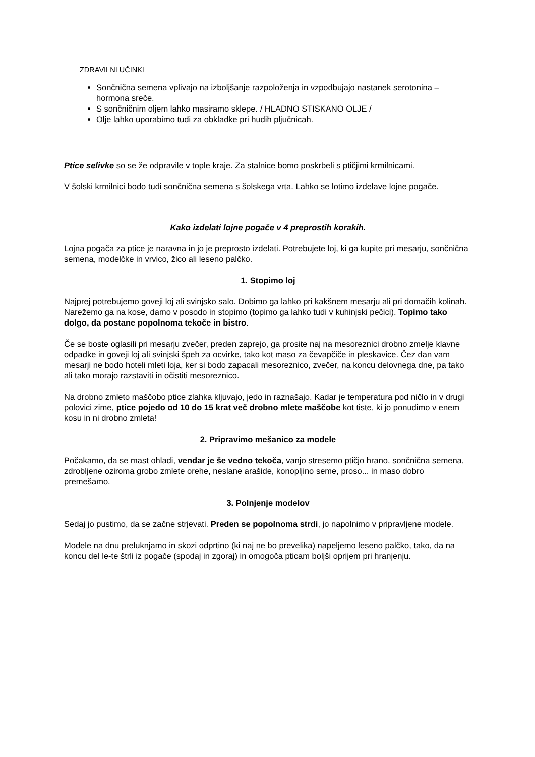ZDRAVILNI UČINKI
Sončnična semena vplivajo na izboljšanje razpoloženja in vzpodbujajo nastanek serotonina – hormona sreče.
S sončničnim oljem lahko masiramo sklepe. / HLADNO STISKANO OLJE /
Olje lahko uporabimo tudi za obkladke pri hudih pljučnicah.
Ptice selivke so se že odpravile v tople kraje. Za stalnice bomo poskrbeli s ptičjimi krmilnicami.
V šolski krmilnici bodo tudi sončnična semena s šolskega vrta. Lahko se lotimo izdelave lojne pogače.
Kako izdelati lojne pogače v 4 preprostih korakih.
Lojna pogača za ptice je naravna in jo je preprosto izdelati. Potrebujete loj, ki ga kupite pri mesarju, sončnična semena, modelčke in vrvico, žico ali leseno palčko.
1. Stopimo loj
Najprej potrebujemo goveji loj ali svinjsko salo. Dobimo ga lahko pri kakšnem mesarju ali pri domačih kolinah. Narežemo ga na kose, damo v posodo in stopimo (topimo ga lahko tudi v kuhinjski pečici). Topimo tako dolgo, da postane popolnoma tekoče in bistro.
Če se boste oglasili pri mesarju zvečer, preden zaprejo, ga prosite naj na mesoreznici drobno zmelje klavne odpadke in goveji loj ali svinjski špeh za ocvirke, tako kot maso za čevapčiče in pleskavice. Čez dan vam mesarji ne bodo hoteli mleti loja, ker si bodo zapacali mesoreznico, zvečer, na koncu delovnega dne, pa tako ali tako morajo razstaviti in očistiti mesoreznico.
Na drobno zmleto maščobo ptice zlahka kljuvajo, jedo in raznašajo. Kadar je temperatura pod ničlo in v drugi polovici zime, ptice pojedo od 10 do 15 krat več drobno mlete maščobe kot tiste, ki jo ponudimo v enem kosu in ni drobno zmleta!
2. Pripravimo mešanico za modele
Počakamo, da se mast ohladi, vendar je še vedno tekoča, vanjo stresemo ptičjo hrano, sončnična semena, zdrobljene oziroma grobo zmlete orehe, neslane arašide, konopljino seme, proso... in maso dobro premešamo.
3. Polnjenje modelov
Sedaj jo pustimo, da se začne strjevati. Preden se popolnoma strdi, jo napolnimo v pripravljene modele.
Modele na dnu preluknjamo in skozi odprtino (ki naj ne bo prevelika) napeljemo leseno palčko, tako, da na koncu del le-te štrli iz pogače (spodaj in zgoraj) in omogoča pticam boljši oprijem pri hranjenju.